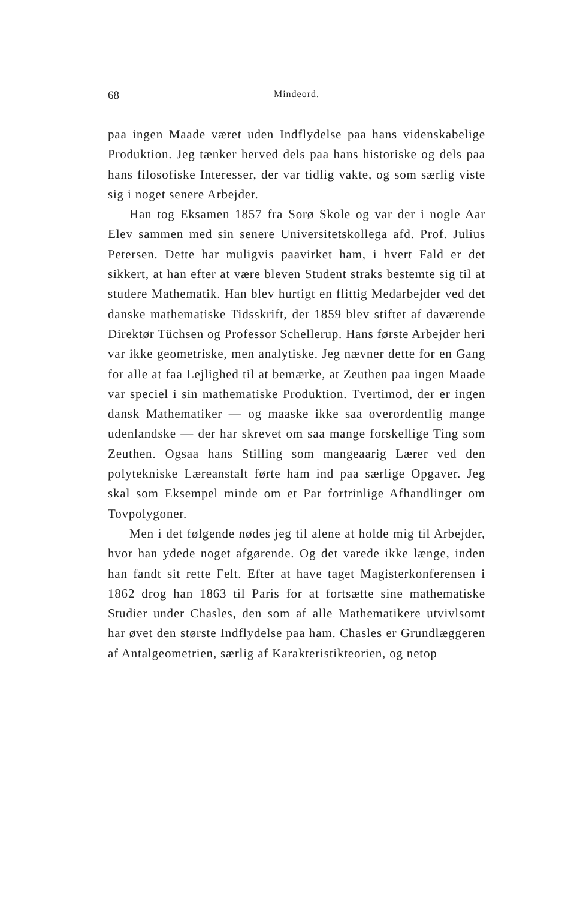68 Mindeord.
paa ingen Maade været uden Indflydelse paa hans videnskabelige Produktion. Jeg tænker herved dels paa hans historiske og dels paa hans filosofiske Interesser, der var tidlig vakte, og som særlig viste sig i noget senere Arbejder.
Han tog Eksamen 1857 fra Sorø Skole og var der i nogle Aar Elev sammen med sin senere Universitetskollega afd. Prof. Julius Petersen. Dette har muligvis paavirket ham, i hvert Fald er det sikkert, at han efter at være bleven Student straks bestemte sig til at studere Mathematik. Han blev hurtigt en flittig Medarbejder ved det danske mathematiske Tidsskrift, der 1859 blev stiftet af daværende Direktør Tüchsen og Professor Schellerup. Hans første Arbejder heri var ikke geometriske, men analytiske. Jeg nævner dette for en Gang for alle at faa Lejlighed til at bemærke, at Zeuthen paa ingen Maade var speciel i sin mathematiske Produktion. Tvertimod, der er ingen dansk Mathematiker — og maaske ikke saa overordentlig mange udenlandske — der har skrevet om saa mange forskellige Ting som Zeuthen. Ogsaa hans Stilling som mangeaarig Lærer ved den polytekniske Læreanstalt førte ham ind paa særlige Opgaver. Jeg skal som Eksempel minde om et Par fortrinlige Afhandlinger om Tovpolygoner.
Men i det følgende nødes jeg til alene at holde mig til Arbejder, hvor han ydede noget afgørende. Og det varede ikke længe, inden han fandt sit rette Felt. Efter at have taget Magisterkonferensen i 1862 drog han 1863 til Paris for at fortsætte sine mathematiske Studier under Chasles, den som af alle Mathematikere utvivlsomt har øvet den største Indflydelse paa ham. Chasles er Grundlæggeren af Antalgeometrien, særlig af Karakteristikteorien, og netop